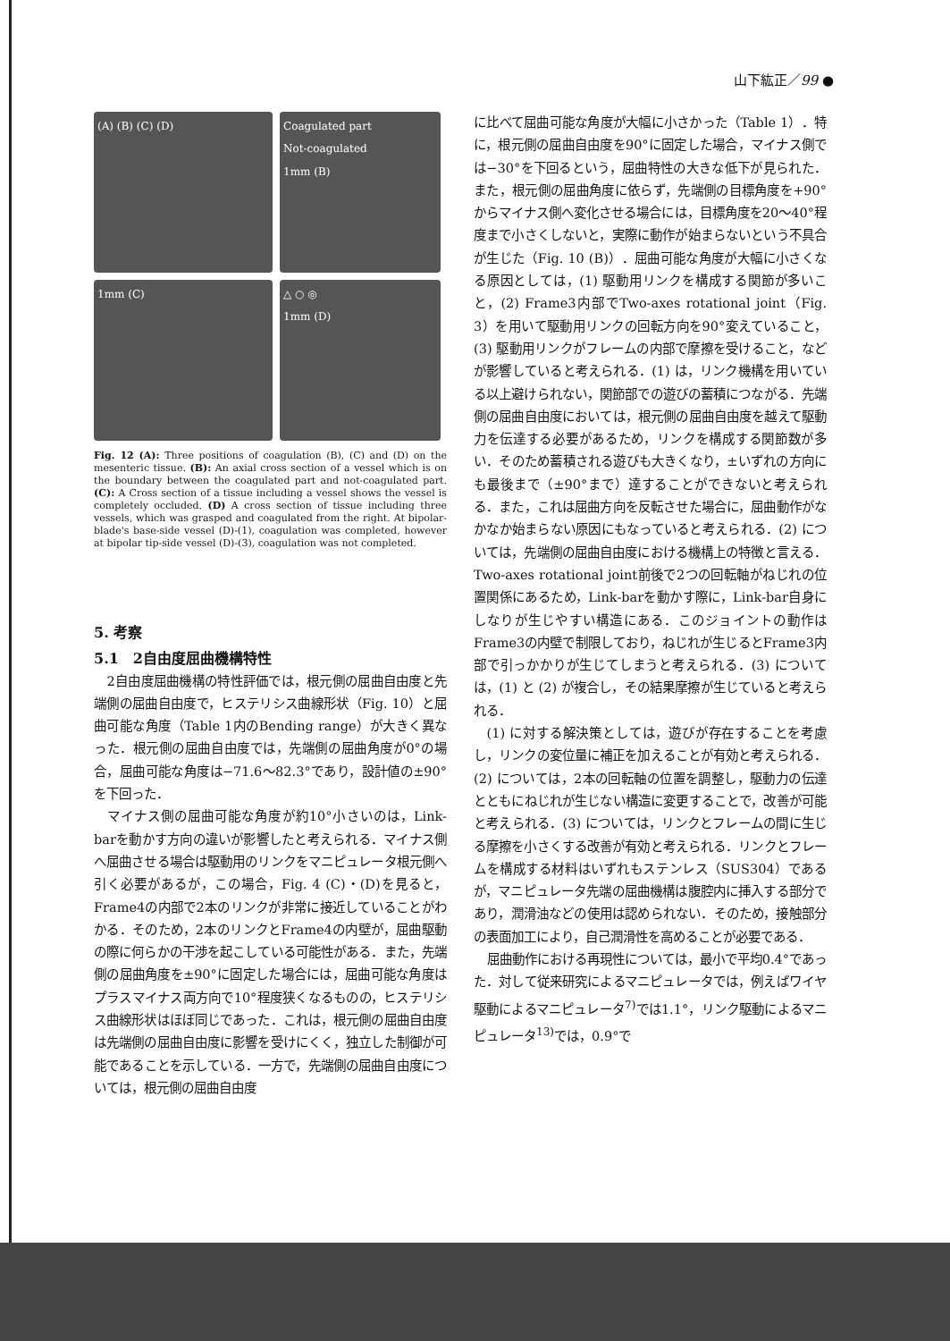山下紘正／99 ●
(A) (B) (C) (D)
Coagulated part
Not-coagulated
1mm (B)
1mm (C)
△ ○ ◎
1mm (D)
Fig. 12 (A): Three positions of coagulation (B), (C) and (D) on the mesenteric tissue. (B): An axial cross section of a vessel which is on the boundary between the coagulated part and not-coagulated part. (C): A Cross section of a tissue including a vessel shows the vessel is completely occluded. (D) A cross section of tissue including three vessels, which was grasped and coagulated from the right. At bipolar-blade's base-side vessel (D)-(1), coagulation was completed, however at bipolar tip-side vessel (D)-(3), coagulation was not completed.
5. 考察
5.1　2自由度屈曲機構特性
2自由度屈曲機構の特性評価では，根元側の屈曲自由度と先端側の屈曲自由度で，ヒステリシス曲線形状（Fig. 10）と屈曲可能な角度（Table 1内のBending range）が大きく異なった．根元側の屈曲自由度では，先端側の屈曲角度が0°の場合，屈曲可能な角度は−71.6〜82.3°であり，設計値の±90°を下回った．
マイナス側の屈曲可能な角度が約10°小さいのは，Link-barを動かす方向の違いが影響したと考えられる．マイナス側へ屈曲させる場合は駆動用のリンクをマニピュレータ根元側へ引く必要があるが，この場合，Fig. 4 (C)・(D)を見ると，Frame4の内部で2本のリンクが非常に接近していることがわかる．そのため，2本のリンクとFrame4の内壁が，屈曲駆動の際に何らかの干渉を起こしている可能性がある．また，先端側の屈曲角度を±90°に固定した場合には，屈曲可能な角度はプラスマイナス両方向で10°程度狭くなるものの，ヒステリシス曲線形状はほぼ同じであった．これは，根元側の屈曲自由度は先端側の屈曲自由度に影響を受けにくく，独立した制御が可能であることを示している．一方で，先端側の屈曲自由度については，根元側の屈曲自由度
に比べて屈曲可能な角度が大幅に小さかった（Table 1）．特に，根元側の屈曲自由度を90°に固定した場合，マイナス側では−30°を下回るという，屈曲特性の大きな低下が見られた．また，根元側の屈曲角度に依らず，先端側の目標角度を+90°からマイナス側へ変化させる場合には，目標角度を20〜40°程度まで小さくしないと，実際に動作が始まらないという不具合が生じた（Fig. 10 (B)）．屈曲可能な角度が大幅に小さくなる原因としては，(1) 駆動用リンクを構成する関節が多いこと，(2) Frame3内部でTwo-axes rotational joint（Fig. 3）を用いて駆動用リンクの回転方向を90°変えていること，(3) 駆動用リンクがフレームの内部で摩擦を受けること，などが影響していると考えられる．(1) は，リンク機構を用いている以上避けられない，関節部での遊びの蓄積につながる．先端側の屈曲自由度においては，根元側の屈曲自由度を越えて駆動力を伝達する必要があるため，リンクを構成する関節数が多い．そのため蓄積される遊びも大きくなり，±いずれの方向にも最後まで（±90°まで）達することができないと考えられる．また，これは屈曲方向を反転させた場合に，屈曲動作がなかなか始まらない原因にもなっていると考えられる．(2) については，先端側の屈曲自由度における機構上の特徴と言える．Two-axes rotational joint前後で2つの回転軸がねじれの位置関係にあるため，Link-barを動かす際に，Link-bar自身にしなりが生じやすい構造にある．このジョイントの動作はFrame3の内壁で制限しており，ねじれが生じるとFrame3内部で引っかかりが生じてしまうと考えられる．(3) については，(1) と (2) が複合し，その結果摩擦が生じていると考えられる．
(1) に対する解決策としては，遊びが存在することを考慮し，リンクの変位量に補正を加えることが有効と考えられる．(2) については，2本の回転軸の位置を調整し，駆動力の伝達とともにねじれが生じない構造に変更することで，改善が可能と考えられる．(3) については，リンクとフレームの間に生じる摩擦を小さくする改善が有効と考えられる．リンクとフレームを構成する材料はいずれもステンレス（SUS304）であるが，マニピュレータ先端の屈曲機構は腹腔内に挿入する部分であり，潤滑油などの使用は認められない．そのため，接触部分の表面加工により，自己潤滑性を高めることが必要である．
屈曲動作における再現性については，最小で平均0.4°であった．対して従来研究によるマニピュレータでは，例えばワイヤ駆動によるマニピュレータ<sup>7)</sup>では1.1°，リンク駆動によるマニピュレータ<sup>13)</sup>では，0.9°で